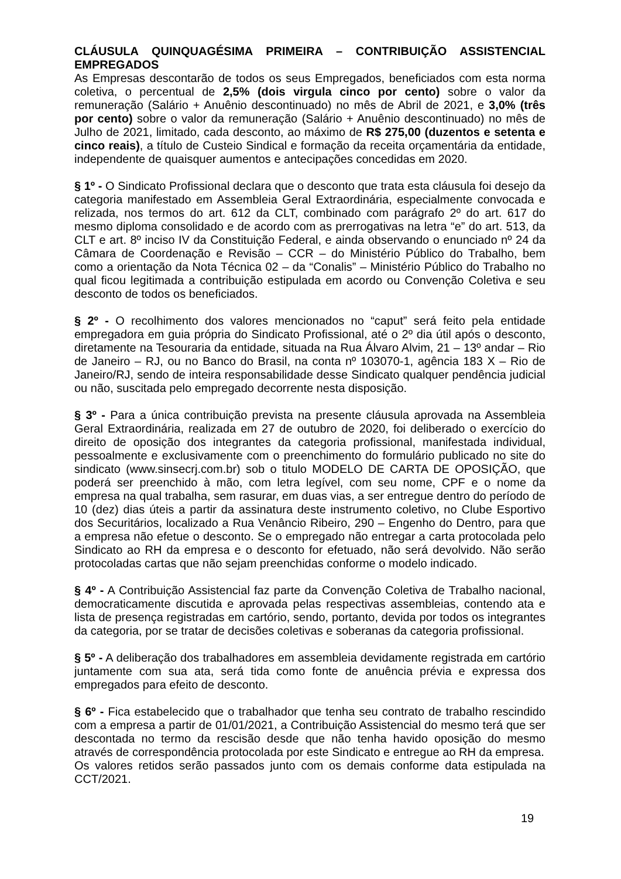CLÁUSULA QUINQUAGÉSIMA PRIMEIRA – CONTRIBUIÇÃO ASSISTENCIAL EMPREGADOS
As Empresas descontarão de todos os seus Empregados, beneficiados com esta norma coletiva, o percentual de 2,5% (dois virgula cinco por cento) sobre o valor da remuneração (Salário + Anuênio descontinuado) no mês de Abril de 2021, e 3,0% (três por cento) sobre o valor da remuneração (Salário + Anuênio descontinuado) no mês de Julho de 2021, limitado, cada desconto, ao máximo de R$ 275,00 (duzentos e setenta e cinco reais), a título de Custeio Sindical e formação da receita orçamentária da entidade, independente de quaisquer aumentos e antecipações concedidas em 2020.
§ 1º - O Sindicato Profissional declara que o desconto que trata esta cláusula foi desejo da categoria manifestado em Assembleia Geral Extraordinária, especialmente convocada e relizada, nos termos do art. 612 da CLT, combinado com parágrafo 2º do art. 617 do mesmo diploma consolidado e de acordo com as prerrogativas na letra “e” do art. 513, da CLT e art. 8º inciso IV da Constituição Federal, e ainda observando o enunciado nº 24 da Câmara de Coordenação e Revisão – CCR – do Ministério Público do Trabalho, bem como a orientação da Nota Técnica 02 – da “Conalis” – Ministério Público do Trabalho no qual ficou legitimada a contribuição estipulada em acordo ou Convenção Coletiva e seu desconto de todos os beneficiados.
§ 2º - O recolhimento dos valores mencionados no “caput” será feito pela entidade empregadora em guia própria do Sindicato Profissional, até o 2º dia útil após o desconto, diretamente na Tesouraria da entidade, situada na Rua Álvaro Alvim, 21 – 13º andar – Rio de Janeiro – RJ, ou no Banco do Brasil, na conta nº 103070-1, agência 183 X – Rio de Janeiro/RJ, sendo de inteira responsabilidade desse Sindicato qualquer pendência judicial ou não, suscitada pelo empregado decorrente nesta disposição.
§ 3º - Para a única contribuição prevista na presente cláusula aprovada na Assembleia Geral Extraordinária, realizada em 27 de outubro de 2020, foi deliberado o exercício do direito de oposição dos integrantes da categoria profissional, manifestada individual, pessoalmente e exclusivamente com o preenchimento do formulário publicado no site do sindicato (www.sinsecrj.com.br) sob o titulo MODELO DE CARTA DE OPOSIÇÃO, que poderá ser preenchido à mão, com letra legível, com seu nome, CPF e o nome da empresa na qual trabalha, sem rasurar, em duas vias, a ser entregue dentro do período de 10 (dez) dias úteis a partir da assinatura deste instrumento coletivo, no Clube Esportivo dos Securitários, localizado a Rua Venâncio Ribeiro, 290 – Engenho do Dentro, para que a empresa não efetue o desconto. Se o empregado não entregar a carta protocolada pelo Sindicato ao RH da empresa e o desconto for efetuado, não será devolvido. Não serão protocoladas cartas que não sejam preenchidas conforme o modelo indicado.
§ 4º - A Contribuição Assistencial faz parte da Convenção Coletiva de Trabalho nacional, democraticamente discutida e aprovada pelas respectivas assembleias, contendo ata e lista de presença registradas em cartório, sendo, portanto, devida por todos os integrantes da categoria, por se tratar de decisões coletivas e soberanas da categoria profissional.
§ 5º - A deliberação dos trabalhadores em assembleia devidamente registrada em cartório juntamente com sua ata, será tida como fonte de anuência prévia e expressa dos empregados para efeito de desconto.
§ 6º - Fica estabelecido que o trabalhador que tenha seu contrato de trabalho rescindido com a empresa a partir de 01/01/2021, a Contribuição Assistencial do mesmo terá que ser descontada no termo da rescisão desde que não tenha havido oposição do mesmo através de correspondência protocolada por este Sindicato e entregue ao RH da empresa.
Os valores retidos serão passados junto com os demais conforme data estipulada na CCT/2021.
19